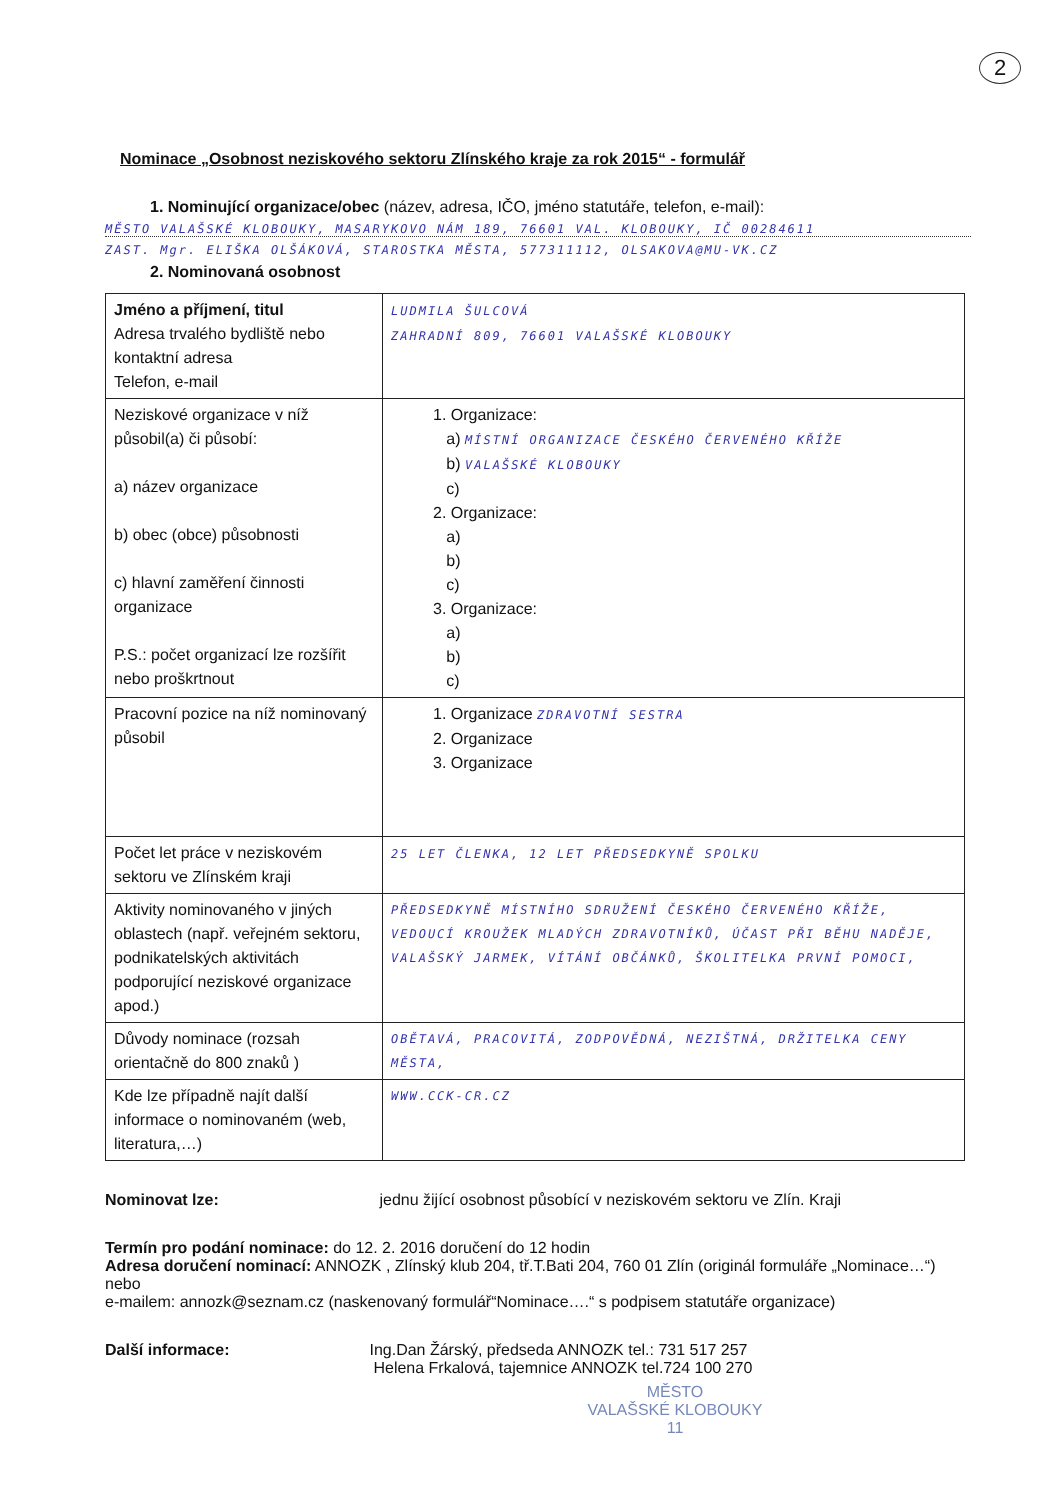2
Nominace „Osobnost neziskového sektoru Zlínského kraje za rok 2015“ - formulář
1. Nominující organizace/obec (název, adresa, IČO, jméno statutáře, telefon, e-mail):
MĚSTO VALAŠSKÉ KLOBOUKY, MASARYKOVO NÁM 189, 76601 VAL. KLOBOUKY, IČ 00284611
ZAST. Mgr. ELIŠKA OLŠÁKOVÁ, STAROSTKA MĚSTA, 577311112, OLSAKOVA@MU-VK.CZ
2. Nominovaná osobnost
| Jméno a příjmení, titul Adresa trvalého bydliště nebo kontaktní adresa Telefon, e-mail | LUDMILA ŠULCOVÁ ZAHRADNÍ 809, 76601 VALAŠSKÉ KLOBOUKY |
| Neziskové organizace v níž působil(a) či působí: a) název organizace b) obec (obce) působnosti c) hlavní zaměření činnosti organizace P.S.: počet organizací lze rozšířit nebo proškrtnout | 1. Organizace: a) MÍSTNÍ ORGANIZACE ČESKÉHO ČERVENÉHO KŘÍŽE b) VALAŠSKÉ KLOBOUKY c) 2. Organizace: a) b) c) 3. Organizace: a) b) c) |
| Pracovní pozice na níž nominovaný působil | 1. Organizace ZDRAVOTNÍ SESTRA 2. Organizace 3. Organizace |
| Počet let práce v neziskovém sektoru ve Zlínském kraji | 25 LET ČLENKA, 12 LET PŘEDSEDKYNĚ SPOLKU |
| Aktivity nominovaného v jiných oblastech (např. veřejném sektoru, podnikatelských aktivitách podporující neziskové organizace apod.) | PŘEDSEDKYNĚ MÍSTNÍHO SDRUŽENÍ ČESKÉHO ČERVENÉHO KŘÍŽE, VEDOUCÍ KROUŽEK MLADÝCH ZDRAVOTNÍKŮ, ÚČAST PŘI BĚHU NADĚJE, VALAŠSKÝ JARMEK, VÍTÁNÍ OBČÁNKŮ, ŠKOLITELKA PRVNÍ POMOCI, |
| Důvody nominace (rozsah orientačně do 800 znaků ) | OBĚTAVÁ, PRACOVITÁ, ZODPOVĚDNÁ, NEZIŠTNÁ, DRŽITELKA CENY MĚSTA, |
| Kde lze případně najít další informace o nominovaném (web, literatura,…) | WWW.CCK-CR.CZ |
Nominovat lze: jednu žijící osobnost působící v neziskovém sektoru ve Zlín. Kraji
Termín pro podání nominace: do 12. 2. 2016 doručení do 12 hodin
Adresa doručení nominací: ANNOZK , Zlínský klub 204, tř.T.Bati 204, 760 01 Zlín (originál formuláře „Nominace…“) nebo
e-mailem: annozk@seznam.cz (naskenovaný formulář“Nominace….“ s podpisem statutáře organizace)
Další informace: Ing.Dan Žárský, předseda ANNOZK tel.: 731 517 257
Helena Frkalová, tajemnice ANNOZK tel.724 100 270
MĚSTO
VALAŠSKÉ KLOBOUKY
11